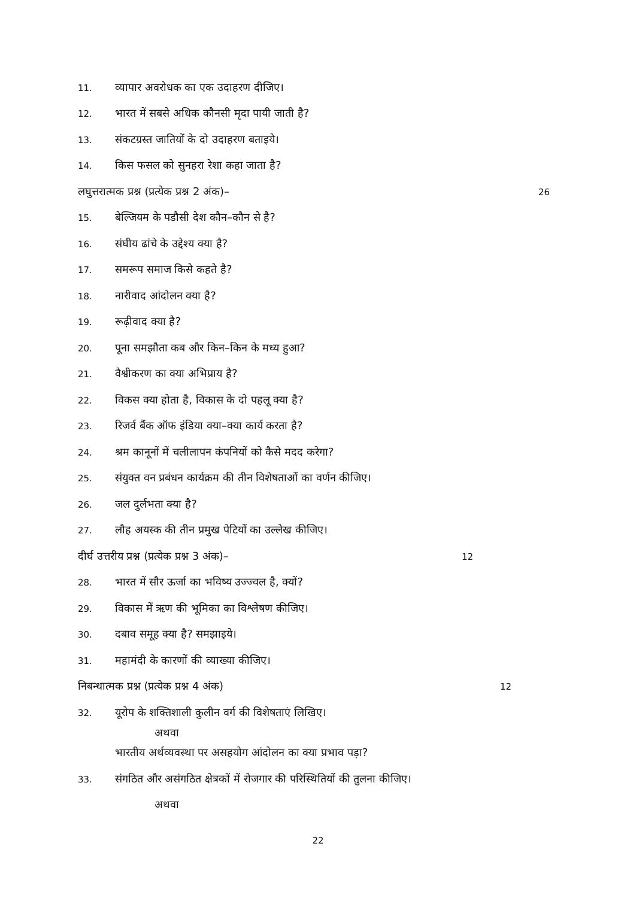11. व्यापार अवरोधक का एक उदाहरण दीजिए।
12. भारत में सबसे अधिक कौनसी मृदा पायी जाती है?
13. संकटग्रस्त जातियों के दो उदाहरण बताइये।
14. किस फसल को सुनहरा रेशा कहा जाता है?
लघुत्तरात्मक प्रश्न (प्रत्येक प्रश्न 2 अंक)– 26
15. बेल्जियम के पडौसी देश कौन–कौन से है?
16. संघीय ढांचे के उद्देश्य क्या है?
17. समरूप समाज किसे कहते है?
18. नारीवाद आंदोलन क्या है?
19. रूढ़ीवाद क्या है?
20. पूना समझौता कब और किन–किन के मध्य हुआ?
21. वैश्वीकरण का क्या अभिप्राय है?
22. विकस क्या होता है, विकास के दो पहलू क्या है?
23. रिजर्व बैंक ऑफ इंडिया क्या–क्या कार्य करता है?
24. श्रम कानूनों में चलीलापन कंपनियों को कैसे मदद करेगा?
25. संयुक्त वन प्रबंधन कार्यक्रम की तीन विशेषताओं का वर्णन कीजिए।
26. जल दुर्लभता क्या है?
27. लौह अयस्क की तीन प्रमुख पेटियों का उल्लेख कीजिए।
दीर्घ उत्तरीय प्रश्न (प्रत्येक प्रश्न 3 अंक)– 12
28. भारत में सौर ऊर्जा का भविष्य उज्ज्वल है, क्यों?
29. विकास में ऋण की भूमिका का विश्लेषण कीजिए।
30. दबाव समूह क्या है? समझाइये।
31. महामंदी के कारणों की व्याख्या कीजिए।
निबन्धात्मक प्रश्न (प्रत्येक प्रश्न 4 अंक) 12
32. यूरोप के शक्तिशाली कुलीन वर्ग की विशेषताएं लिखिए।
अथवा
भारतीय अर्थव्यवस्था पर असहयोग आंदोलन का क्या प्रभाव पड़ा?
33. संगठित और असंगठित क्षेत्रकों में रोजगार की परिस्थितियों की तुलना कीजिए।
अथवा
22